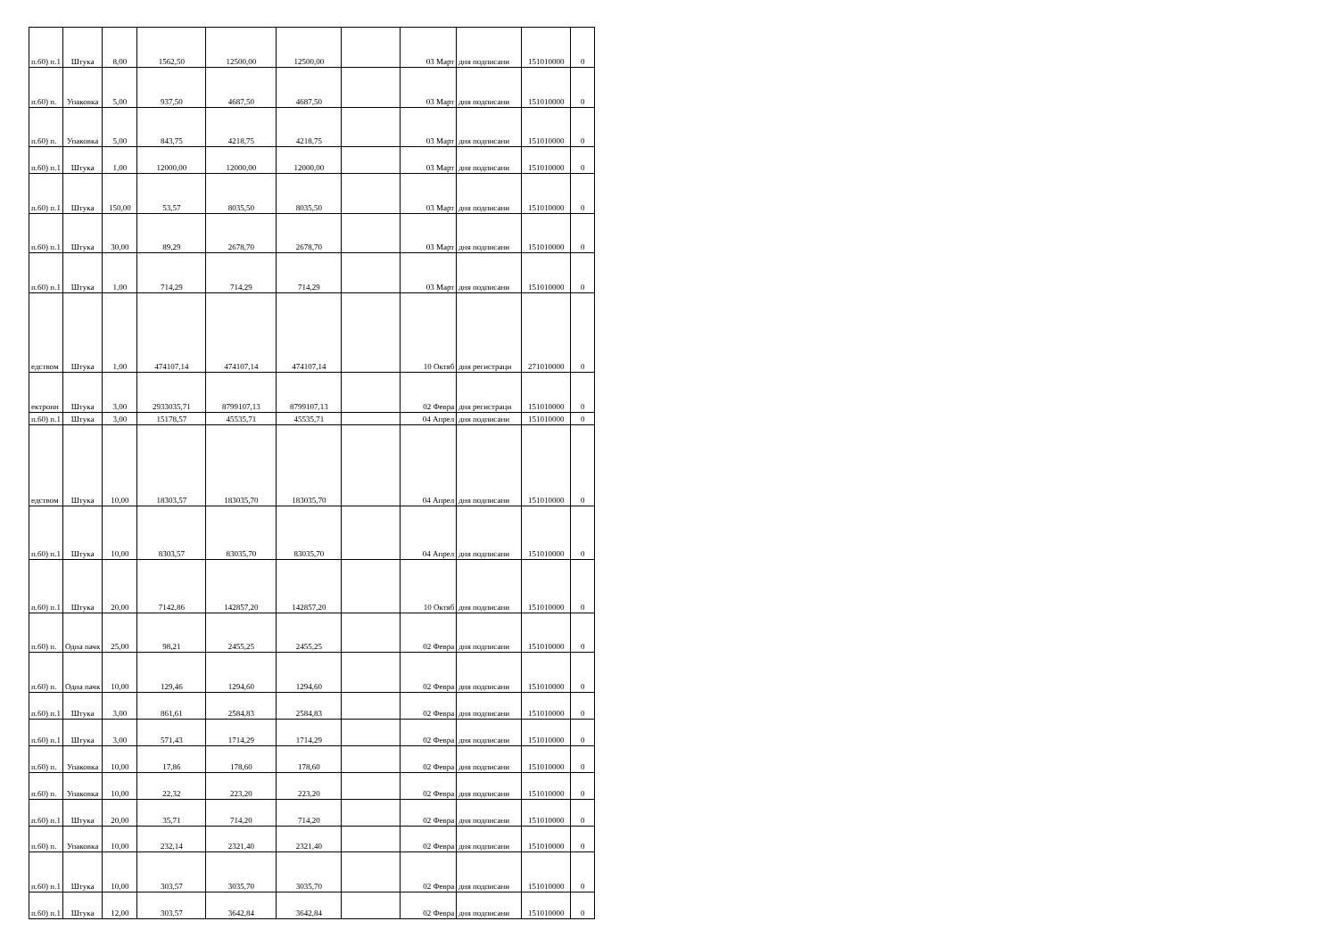| п.60) п.1 | Штука | 8,00 | 1562,50 | 12500,00 | 12500,00 | | 03 Март | дня подписани | 151010000 | 0 |
| п.60) п. | Упаковка | 5,00 | 937,50 | 4687,50 | 4687,50 | | 03 Март | дня подписани | 151010000 | 0 |
| п.60) п. | Упаковка | 5,00 | 843,75 | 4218,75 | 4218,75 | | 03 Март | дня подписани | 151010000 | 0 |
| п.60) п.1 | Штука | 1,00 | 12000,00 | 12000,00 | 12000,00 | | 03 Март | дня подписани | 151010000 | 0 |
| п.60) п.1 | Штука | 150,00 | 53,57 | 8035,50 | 8035,50 | | 03 Март | дня подписани | 151010000 | 0 |
| п.60) п.1 | Штука | 30,00 | 89,29 | 2678,70 | 2678,70 | | 03 Март | дня подписани | 151010000 | 0 |
| п.60) п.1 | Штука | 1,00 | 714,29 | 714,29 | 714,29 | | 03 Март | дня подписани | 151010000 | 0 |
| едством | Штука | 1,00 | 474107,14 | 474107,14 | 474107,14 | | 10 Октяб | дня регистраци | 271010000 | 0 |
| ектронн | Штука | 3,00 | 2933035,71 | 8799107,13 | 8799107,13 | | 02 Февра | дня регистраци | 151010000 | 0 |
| п.60) п.1 | Штука | 3,00 | 15178,57 | 45535,71 | 45535,71 | | 04 Апрел | дня подписани | 151010000 | 0 |
| едством | Штука | 10,00 | 18303,57 | 183035,70 | 183035,70 | | 04 Апрел | дня подписани | 151010000 | 0 |
| п.60) п.1 | Штука | 10,00 | 8303,57 | 83035,70 | 83035,70 | | 04 Апрел | дня подписани | 151010000 | 0 |
| п.60) п.1 | Штука | 20,00 | 7142,86 | 142857,20 | 142857,20 | | 10 Октяб | дня подписани | 151010000 | 0 |
| п.60) п. | Одна пачк | 25,00 | 98,21 | 2455,25 | 2455,25 | | 02 Февра | дня подписани | 151010000 | 0 |
| п.60) п. | Одна пачк | 10,00 | 129,46 | 1294,60 | 1294,60 | | 02 Февра | дня подписани | 151010000 | 0 |
| п.60) п.1 | Штука | 3,00 | 861,61 | 2584,83 | 2584,83 | | 02 Февра | дня подписани | 151010000 | 0 |
| п.60) п.1 | Штука | 3,00 | 571,43 | 1714,29 | 1714,29 | | 02 Февра | дня подписани | 151010000 | 0 |
| п.60) п. | Упаковка | 10,00 | 17,86 | 178,60 | 178,60 | | 02 Февра | дня подписани | 151010000 | 0 |
| п.60) п. | Упаковка | 10,00 | 22,32 | 223,20 | 223,20 | | 02 Февра | дня подписани | 151010000 | 0 |
| п.60) п.1 | Штука | 20,00 | 35,71 | 714,20 | 714,20 | | 02 Февра | дня подписани | 151010000 | 0 |
| п.60) п. | Упаковка | 10,00 | 232,14 | 2321,40 | 2321,40 | | 02 Февра | дня подписани | 151010000 | 0 |
| п.60) п.1 | Штука | 10,00 | 303,57 | 3035,70 | 3035,70 | | 02 Февра | дня подписани | 151010000 | 0 |
| п.60) п.1 | Штука | 12,00 | 303,57 | 3642,84 | 3642,84 | | 02 Февра | дня подписани | 151010000 | 0 |